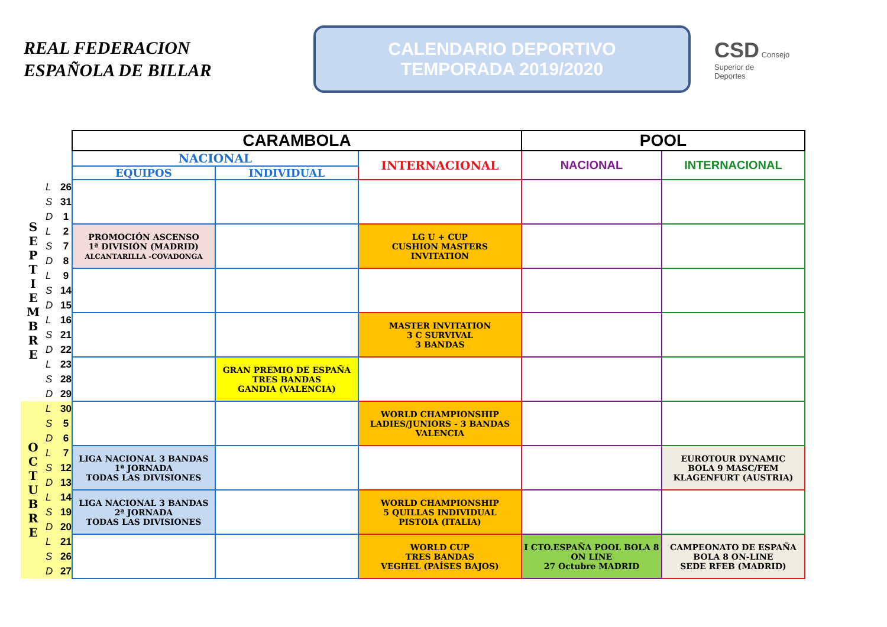REAL FEDERACION
ESPAÑOLA DE BILLAR
CALENDARIO DEPORTIVO
TEMPORADA 2019/2020
CSD Consejo
Superior de
Deportes
| | | | CARAMBOLA | | | POOL | |
| | | | NACIONAL | | INTERNACIONAL | NACIONAL | INTERNACIONAL |
| | | | EQUIPOS | INDIVIDUAL | | | |
| S E P T I E M B R E | L | 26 | | | | | |
| | S | 31 | | | | | |
| | D | 1 | | | | | |
| | L | 2 | PROMOCIÓN ASCENSO 1ª DIVISIÓN (MADRID) ALCANTARILLA -COVADONGA | | LG U + CUP CUSHION MASTERS INVITATION | | |
| | S | 7 | | | | | |
| | D | 8 | | | | | |
| | L | 9 | | | | | |
| | S | 14 | | | | | |
| | D | 15 | | | | | |
| | L | 16 | | | MASTER INVITATION 3 C SURVIVAL 3 BANDAS | | |
| | S | 21 | | | | | |
| | D | 22 | | | | | |
| | L | 23 | | GRAN PREMIO DE ESPAÑA TRES BANDAS GANDIA (VALENCIA) | | | |
| | S | 28 | | | | | |
| | D | 29 | | | | | |
| O C T U B R E | L | 30 | | | WORLD CHAMPIONSHIP LADIES/JUNIORS - 3 BANDAS VALENCIA | | |
| | S | 5 | | | | | |
| | D | 6 | | | | | |
| | L | 7 | LIGA NACIONAL 3 BANDAS 1ª JORNADA TODAS LAS DIVISIONES | | | | EUROTOUR DYNAMIC BOLA 9 MASC/FEM KLAGENFURT (AUSTRIA) |
| | S | 12 | | | | | |
| | D | 13 | | | | | |
| | L | 14 | LIGA NACIONAL 3 BANDAS 2ª JORNADA TODAS LAS DIVISIONES | | WORLD CHAMPIONSHIP 5 QUILLAS INDIVIDUAL PISTOIA (ITALIA) | | |
| | S | 19 | | | | | |
| | D | 20 | | | | | |
| | L | 21 | | | WORLD CUP TRES BANDAS VEGHEL (PAÍSES BAJOS) | I CTO.ESPAÑA POOL BOLA 8 ON LINE 27 Octubre MADRID | CAMPEONATO DE ESPAÑA BOLA 8 ON-LINE SEDE RFEB (MADRID) |
| | S | 26 | | | | | |
| | D | 27 | | | | | |